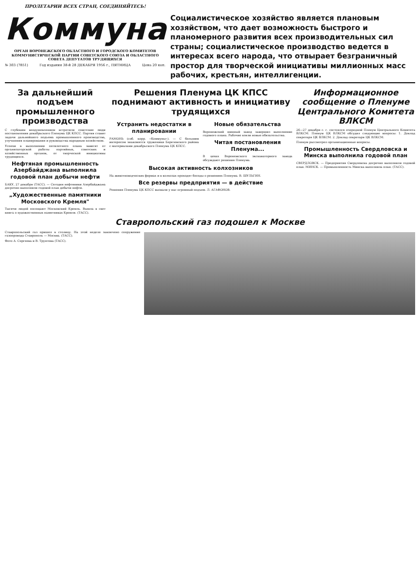ПРОЛЕТАРИИ ВСЕХ СТРАН, СОЕДИНЯЙТЕСЬ!
Коммуна
ОРГАН ВОРОНЕЖСКОГО ОБЛАСТНОГО И ГОРОДСКОГО КОМИТЕТОВ КОММУНИСТИЧЕСКОЙ ПАРТИИ СОВЕТСКОГО СОЮЗА И ОБЛАСТНОГО СОВЕТА ДЕПУТАТОВ ТРУДЯЩИХСЯ
№ 303 (7851) Год издания 38-й 28 ДЕКАБРЯ 1956 г., ПЯТНИЦА Цена 20 коп.
Социалистическое хозяйство является плановым хозяйством, что дает возможность быстрого и планомерного развития всех производительных сил страны; социалистическое производство ведется в интересах всего народа, что отвырает безграничный простор для творческой инициативы миллионных масс рабочих, крестьян, интеллигенции.
За дальнейший подъем промышленного производства
С глубоким воодушевлением встретили советские люди постановления декабрьского Пленума ЦК КПСС. Партия ставит задачи дальнейшего подъема промышленного производства, улучшения планирования и руководства народным хозяйством.
Успехи в выполнении пятилетнего плана зависят от организаторской работы партийных, советских и хозяйственных органов, от творческой инициативы трудящихся.
Нефтяная промышленность Азербайджана выполнила годовой план добычи нефти
БАКУ, 27 декабря (ТАСС). — Сегодня нефтяники Азербайджана досрочно выполнили годовой план добычи нефти.
„Художественные памятники Московского Кремля"
Тысячи людей посещают Московский Кремль. Вышла в свет книга о художественных памятниках Кремля. (ТАСС).
Решения Пленума ЦК КПСС поднимают активность и инициативу трудящихся
Устранить недостатки в планировании
РАМОНЬ (соб. корр. «Коммуны»). — С большим интересом знакомятся труженики Березовского района с материалами декабрьского Пленума ЦК КПСС.
Новые обязательства
Воронежский шинный завод завершил выполнение годового плана. Рабочие взяли новые обязательства.
Читая постановления Пленума...
В цехах Воронежского экскаваторного завода обсуждают решения Пленума.
Высокая активность колхозников
На животноводческих фермах и в колхозах проходят беседы о решениях Пленума. В. ШУЛЬГИН.
Все резервы предприятия — в действие
Решения Пленума ЦК КПСС вызвали у нас огромный подъем. Л. АГАФОНОВ.
Информационное сообщение о Пленуме Центрального Комитета ВЛКСМ
26—27 декабря с. г. состоялся очередной Пленум Центрального Комитета ВЛКСМ. Пленум ЦК ВЛКСМ обсудил следующие вопросы: 1. Доклад секретаря ЦК ВЛКСМ. 2. Доклад секретаря ЦК ВЛКСМ.
Пленум рассмотрел организационные вопросы.
Промышленность Свердловска и Минска выполнила годовой план
СВЕРДЛОВСК. — Предприятия Свердловска досрочно выполнили годовой план. МИНСК. — Промышленность Минска выполнила план. (ТАСС).
Ставропольский газ подошел к Москве
Ставропольский газ пришел в столицу. На этой неделе закончено сооружение газопровода Ставрополь — Москва. (ТАСС).
Фото А. Сергеева и В. Трунтова (ТАСС).